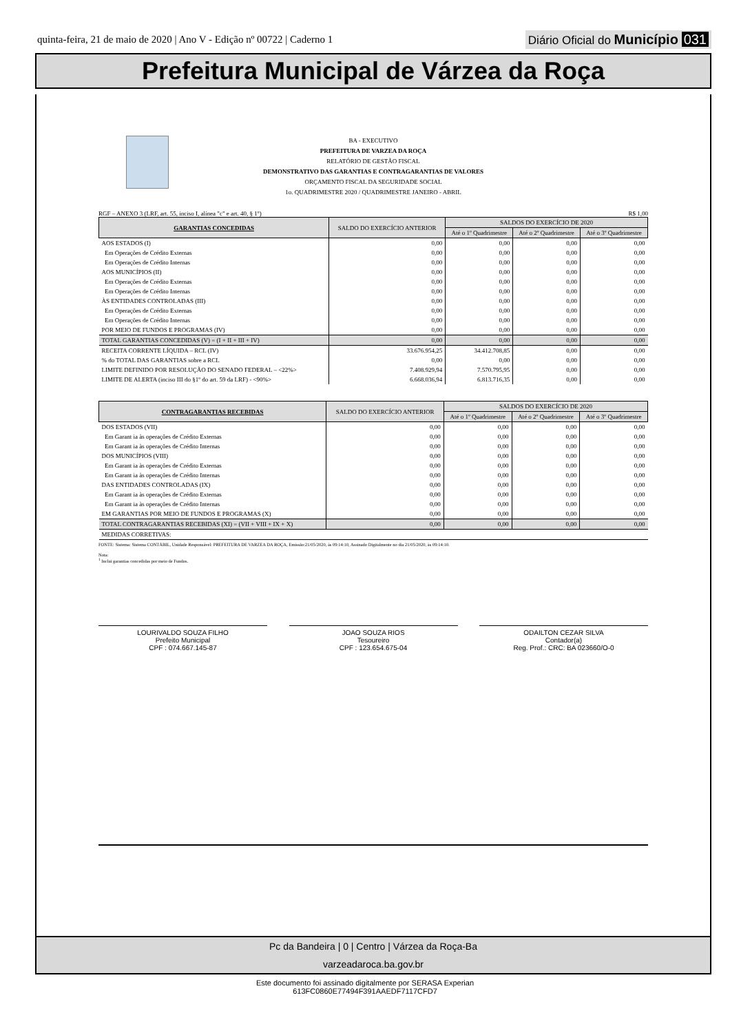quinta-feira, 21 de maio de 2020 | Ano V - Edição nº 00722 | Caderno 1
Diário Oficial do Município 031
Prefeitura Municipal de Várzea da Roça
BA - EXECUTIVO
PREFEITURA DE VARZEA DA ROÇA
RELATÓRIO DE GESTÃO FISCAL
DEMONSTRATIVO DAS GARANTIAS E CONTRAGARANTIAS DE VALORES
ORÇAMENTO FISCAL DA SEGURIDADE SOCIAL
1o. QUADRIMESTRE 2020 / QUADRIMESTRE JANEIRO - ABRIL
RGF – ANEXO 3 (LRF, art. 55, inciso I, alínea "c" e art. 40, § 1º) R$ 1,00
| GARANTIAS CONCEDIDAS | SALDO DO EXERCÍCIO ANTERIOR | SALDOS DO EXERCÍCIO DE 2020 | | |
| --- | --- | --- | --- | --- |
| | | Até o 1º Quadrimestre | Até o 2º Quadrimestre | Até o 3º Quadrimestre |
| AOS ESTADOS (I) | 0,00 | 0,00 | 0,00 | 0,00 |
| Em Operações de Crédito Externas | 0,00 | 0,00 | 0,00 | 0,00 |
| Em Operações de Crédito Internas | 0,00 | 0,00 | 0,00 | 0,00 |
| AOS MUNICÍPIOS (II) | 0,00 | 0,00 | 0,00 | 0,00 |
| Em Operações de Crédito Externas | 0,00 | 0,00 | 0,00 | 0,00 |
| Em Operações de Crédito Internas | 0,00 | 0,00 | 0,00 | 0,00 |
| ÀS ENTIDADES CONTROLADAS (III) | 0,00 | 0,00 | 0,00 | 0,00 |
| Em Operações de Crédito Externas | 0,00 | 0,00 | 0,00 | 0,00 |
| Em Operações de Crédito Internas | 0,00 | 0,00 | 0,00 | 0,00 |
| POR MEIO DE FUNDOS E PROGRAMAS (IV) | 0,00 | 0,00 | 0,00 | 0,00 |
| TOTAL GARANTIAS CONCEDIDAS (V) = (I + II + III + IV) | 0,00 | 0,00 | 0,00 | 0,00 |
| RECEITA CORRENTE LÍQUIDA – RCL (IV) | 33.676.954,25 | 34.412.708,85 | 0,00 | 0,00 |
| % do TOTAL DAS GARANTIAS sobre a RCL | 0,00 | 0,00 | 0,00 | 0,00 |
| LIMITE DEFINIDO POR RESOLUÇÃO DO SENADO FEDERAL – <22%> | 7.408.929,94 | 7.570.795,95 | 0,00 | 0,00 |
| LIMITE DE ALERTA (inciso III do §1º do art. 59 da LRF) - <90%> | 6.668.036,94 | 6.813.716,35 | 0,00 | 0,00 |
| CONTRAGARANTIAS RECEBIDAS | SALDO DO EXERCÍCIO ANTERIOR | SALDOS DO EXERCÍCIO DE 2020 | | |
| --- | --- | --- | --- | --- |
| | | Até o 1º Quadrimestre | Até o 2º Quadrimestre | Até o 3º Quadrimestre |
| DOS ESTADOS (VII) | 0,00 | 0,00 | 0,00 | 0,00 |
| Em Garant ia às operações de Crédito Externas | 0,00 | 0,00 | 0,00 | 0,00 |
| Em Garant ia às operações de Crédito Internas | 0,00 | 0,00 | 0,00 | 0,00 |
| DOS MUNICÍPIOS (VIII) | 0,00 | 0,00 | 0,00 | 0,00 |
| Em Garant ia às operações de Crédito Externas | 0,00 | 0,00 | 0,00 | 0,00 |
| Em Garant ia às operações de Crédito Internas | 0,00 | 0,00 | 0,00 | 0,00 |
| DAS ENTIDADES CONTROLADAS (IX) | 0,00 | 0,00 | 0,00 | 0,00 |
| Em Garant ia às operações de Crédito Externas | 0,00 | 0,00 | 0,00 | 0,00 |
| Em Garant ia às operações de Crédito Internas | 0,00 | 0,00 | 0,00 | 0,00 |
| EM GARANTIAS POR MEIO DE FUNDOS E PROGRAMAS (X) | 0,00 | 0,00 | 0,00 | 0,00 |
| TOTAL CONTRAGARANTIAS RECEBIDAS (XI) = (VII + VIII + IX + X) | 0,00 | 0,00 | 0,00 | 0,00 |
| MEDIDAS CORRETIVAS: | | | | |
FONTE: Sistema: Sistema CONTÁBIL, Unidade Responsável: PREFEITURA DE VARZEA DA ROÇA, Emissão:21/05/2020, às 09:14:10, Assinado Digitalmente no dia 21/05/2020, às 09:14:10.
Nota:
<sup>1</sup> Inclui garantias concedidas por meio de Fundos.
LOURIVALDO SOUZA FILHO
Prefeito Municipal
CPF : 074.667.145-87
JOAO SOUZA RIOS
Tesoureiro
CPF : 123.654.675-04
ODAILTON CEZAR SILVA
Contador(a)
Reg. Prof.: CRC: BA 023660/O-0
Pc da Bandeira | 0 | Centro | Várzea da Roça-Ba
varzeadaroca.ba.gov.br
Este documento foi assinado digitalmente por SERASA Experian
613FC0860E77494F391AAEDF7117CFD7